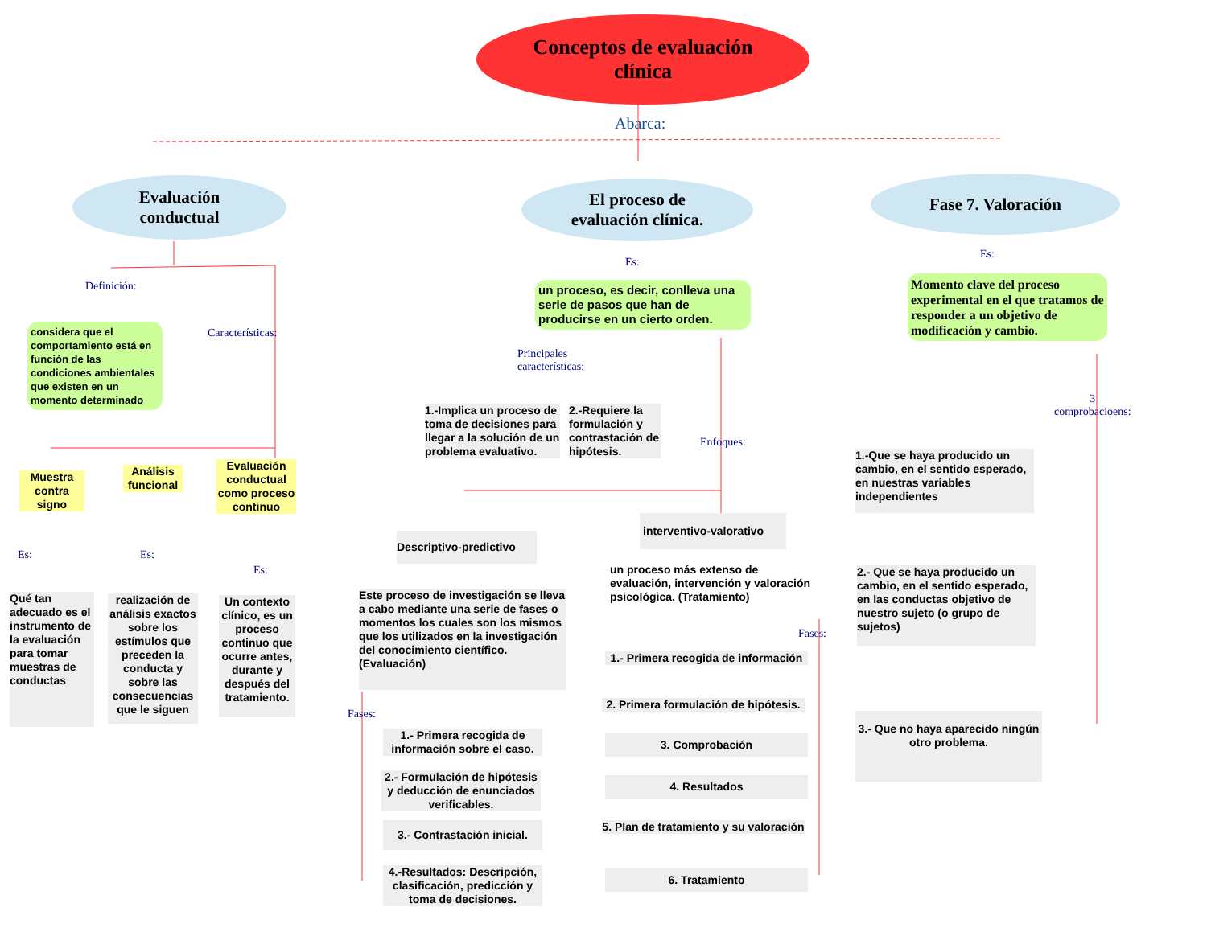Conceptos de evaluación
clínica
Abarca:
Evaluación
conductual
El proceso de
evaluación clínica.
Fase 7. Valoración
Definición:
considera que el comportamiento está en función de las condiciones ambientales que existen en un momento determinado
Características:
Muestra contra signo
Análisis funcional
Evaluación conductual como proceso continuo
Es: Es:
Es:
Qué tan adecuado es el instrumento de la evaluación para tomar muestras de conductas
realización de análisis exactos sobre los estímulos que preceden la conducta y sobre las consecuencias que le siguen
Un contexto clínico, es un proceso continuo que ocurre antes, durante y después del tratamiento.
Es:
un proceso, es decir, conlleva una serie de pasos que han de producirse en un cierto orden.
Principales
características:
1.-Implica un proceso de toma de decisiones para llegar a la solución de un problema evaluativo.
2.-Requiere la formulación y contrastación de hipótesis.
Enfoques:
Descriptivo-predictivo
interventivo-valorativo
un proceso más extenso de evaluación, intervención y valoración psicológica. (Tratamiento)
Este proceso de investigación se lleva a cabo mediante una serie de fases o momentos los cuales son los mismos que los utilizados en la investigación del conocimiento científico. (Evaluación)
Fases:
1.- Primera recogida de información sobre el caso.
2.- Formulación de hipótesis y deducción de enunciados verificables.
3.- Contrastación inicial.
4.-Resultados: Descripción, clasificación, predicción y toma de decisiones.
Fases:
1.- Primera recogida de información
2. Primera formulación de hipótesis.
3. Comprobación
4. Resultados
5. Plan de tratamiento y su valoración
6. Tratamiento
Es:
Momento clave del proceso experimental en el que tratamos de responder a un objetivo de modificación y cambio.
3
comprobacioens:
1.-Que se haya producido un cambio, en el sentido esperado, en nuestras variables independientes
2.- Que se haya producido un cambio, en el sentido esperado, en las conductas objetivo de nuestro sujeto (o grupo de sujetos)
3.- Que no haya aparecido ningún otro problema.